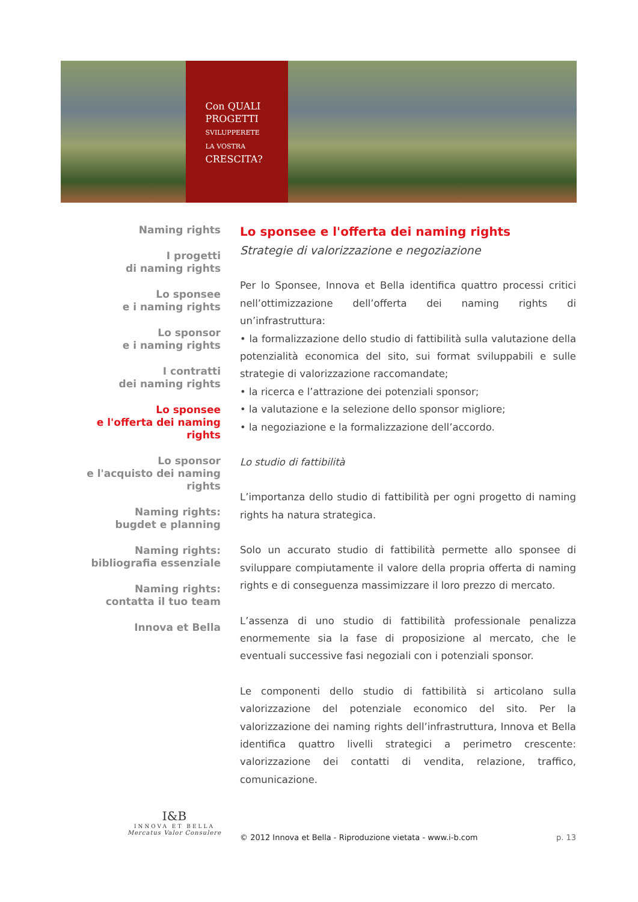Con QUALI
PROGETTI
SVILUPPERETE
LA VOSTRA
CRESCITA?
Naming rights
I progetti
di naming rights
Lo sponsee
e i naming rights
Lo sponsor
e i naming rights
I contratti
dei naming rights
Lo sponsee
e l'offerta dei naming rights
Lo sponsor
e l'acquisto dei naming rights
Naming rights:
bugdet e planning
Naming rights:
bibliografia essenziale
Naming rights:
contatta il tuo team
Innova et Bella
Lo sponsee e l'offerta dei naming rights
Strategie di valorizzazione e negoziazione
Per lo Sponsee, Innova et Bella identifica quattro processi critici nell’ottimizzazione dell’offerta dei naming rights di un’infrastruttura:
• la formalizzazione dello studio di fattibilità sulla valutazione della potenzialità economica del sito, sui format sviluppabili e sulle strategie di valorizzazione raccomandate;
• la ricerca e l’attrazione dei potenziali sponsor;
• la valutazione e la selezione dello sponsor migliore;
• la negoziazione e la formalizzazione dell’accordo.
Lo studio di fattibilità
L’importanza dello studio di fattibilità per ogni progetto di naming rights ha natura strategica.
Solo un accurato studio di fattibilità permette allo sponsee di sviluppare compiutamente il valore della propria offerta di naming rights e di conseguenza massimizzare il loro prezzo di mercato.
L’assenza di uno studio di fattibilità professionale penalizza enormemente sia la fase di proposizione al mercato, che le eventuali successive fasi negoziali con i potenziali sponsor.
Le componenti dello studio di fattibilità si articolano sulla valorizzazione del potenziale economico del sito. Per la valorizzazione dei naming rights dell’infrastruttura, Innova et Bella identifica quattro livelli strategici a perimetro crescente: valorizzazione dei contatti di vendita, relazione, traffico, comunicazione.
I&B
INNOVA ET BELLA
Mercatus Valor Consulere
© 2012 Innova et Bella - Riproduzione vietata - www.i-b.com p. 13